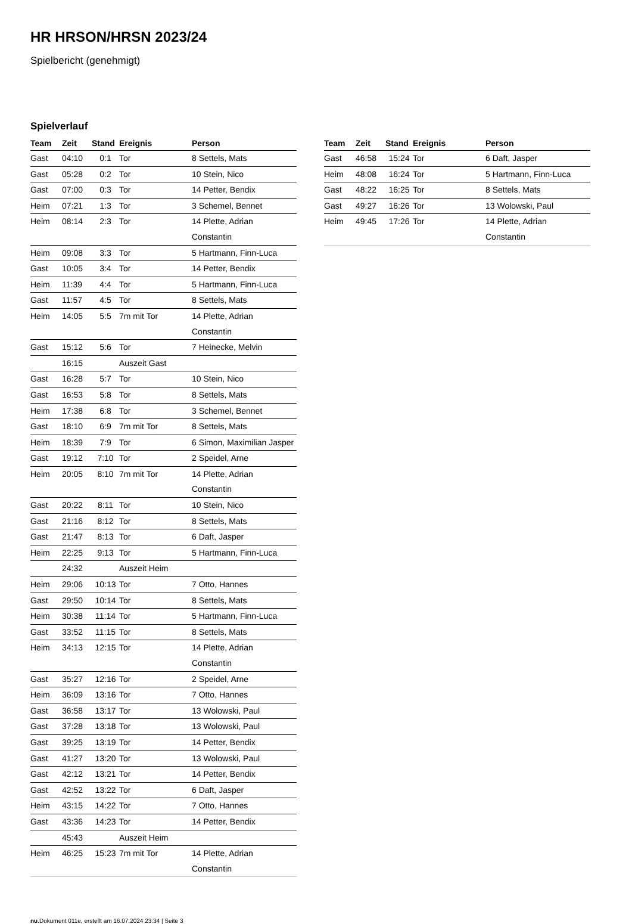HR HRSON/HRSN 2023/24
Spielbericht (genehmigt)
Spielverlauf
| Team | Zeit | Stand | Ereignis | Person |
| --- | --- | --- | --- | --- |
| Gast | 04:10 | 0:1 | Tor | 8 Settels, Mats |
| Gast | 05:28 | 0:2 | Tor | 10 Stein, Nico |
| Gast | 07:00 | 0:3 | Tor | 14 Petter, Bendix |
| Heim | 07:21 | 1:3 | Tor | 3 Schemel, Bennet |
| Heim | 08:14 | 2:3 | Tor | 14 Plette, Adrian Constantin |
| Heim | 09:08 | 3:3 | Tor | 5 Hartmann, Finn-Luca |
| Gast | 10:05 | 3:4 | Tor | 14 Petter, Bendix |
| Heim | 11:39 | 4:4 | Tor | 5 Hartmann, Finn-Luca |
| Gast | 11:57 | 4:5 | Tor | 8 Settels, Mats |
| Heim | 14:05 | 5:5 | 7m mit Tor | 14 Plette, Adrian Constantin |
| Gast | 15:12 | 5:6 | Tor | 7 Heinecke, Melvin |
| | 16:15 | | Auszeit Gast | |
| Gast | 16:28 | 5:7 | Tor | 10 Stein, Nico |
| Gast | 16:53 | 5:8 | Tor | 8 Settels, Mats |
| Heim | 17:38 | 6:8 | Tor | 3 Schemel, Bennet |
| Gast | 18:10 | 6:9 | 7m mit Tor | 8 Settels, Mats |
| Heim | 18:39 | 7:9 | Tor | 6 Simon, Maximilian Jasper |
| Gast | 19:12 | 7:10 | Tor | 2 Speidel, Arne |
| Heim | 20:05 | 8:10 | 7m mit Tor | 14 Plette, Adrian Constantin |
| Gast | 20:22 | 8:11 | Tor | 10 Stein, Nico |
| Gast | 21:16 | 8:12 | Tor | 8 Settels, Mats |
| Gast | 21:47 | 8:13 | Tor | 6 Daft, Jasper |
| Heim | 22:25 | 9:13 | Tor | 5 Hartmann, Finn-Luca |
| | 24:32 | | Auszeit Heim | |
| Heim | 29:06 | 10:13 | Tor | 7 Otto, Hannes |
| Gast | 29:50 | 10:14 | Tor | 8 Settels, Mats |
| Heim | 30:38 | 11:14 | Tor | 5 Hartmann, Finn-Luca |
| Gast | 33:52 | 11:15 | Tor | 8 Settels, Mats |
| Heim | 34:13 | 12:15 | Tor | 14 Plette, Adrian Constantin |
| Gast | 35:27 | 12:16 | Tor | 2 Speidel, Arne |
| Heim | 36:09 | 13:16 | Tor | 7 Otto, Hannes |
| Gast | 36:58 | 13:17 | Tor | 13 Wolowski, Paul |
| Gast | 37:28 | 13:18 | Tor | 13 Wolowski, Paul |
| Gast | 39:25 | 13:19 | Tor | 14 Petter, Bendix |
| Gast | 41:27 | 13:20 | Tor | 13 Wolowski, Paul |
| Gast | 42:12 | 13:21 | Tor | 14 Petter, Bendix |
| Gast | 42:52 | 13:22 | Tor | 6 Daft, Jasper |
| Heim | 43:15 | 14:22 | Tor | 7 Otto, Hannes |
| Gast | 43:36 | 14:23 | Tor | 14 Petter, Bendix |
| | 45:43 | | Auszeit Heim | |
| Heim | 46:25 | 15:23 | 7m mit Tor | 14 Plette, Adrian Constantin |
| Team | Zeit | Stand | Ereignis | Person |
| --- | --- | --- | --- | --- |
| Gast | 46:58 | 15:24 | Tor | 6 Daft, Jasper |
| Heim | 48:08 | 16:24 | Tor | 5 Hartmann, Finn-Luca |
| Gast | 48:22 | 16:25 | Tor | 8 Settels, Mats |
| Gast | 49:27 | 16:26 | Tor | 13 Wolowski, Paul |
| Heim | 49:45 | 17:26 | Tor | 14 Plette, Adrian Constantin |
nu.Dokument 011e, erstellt am 16.07.2024 23:34 | Seite 3